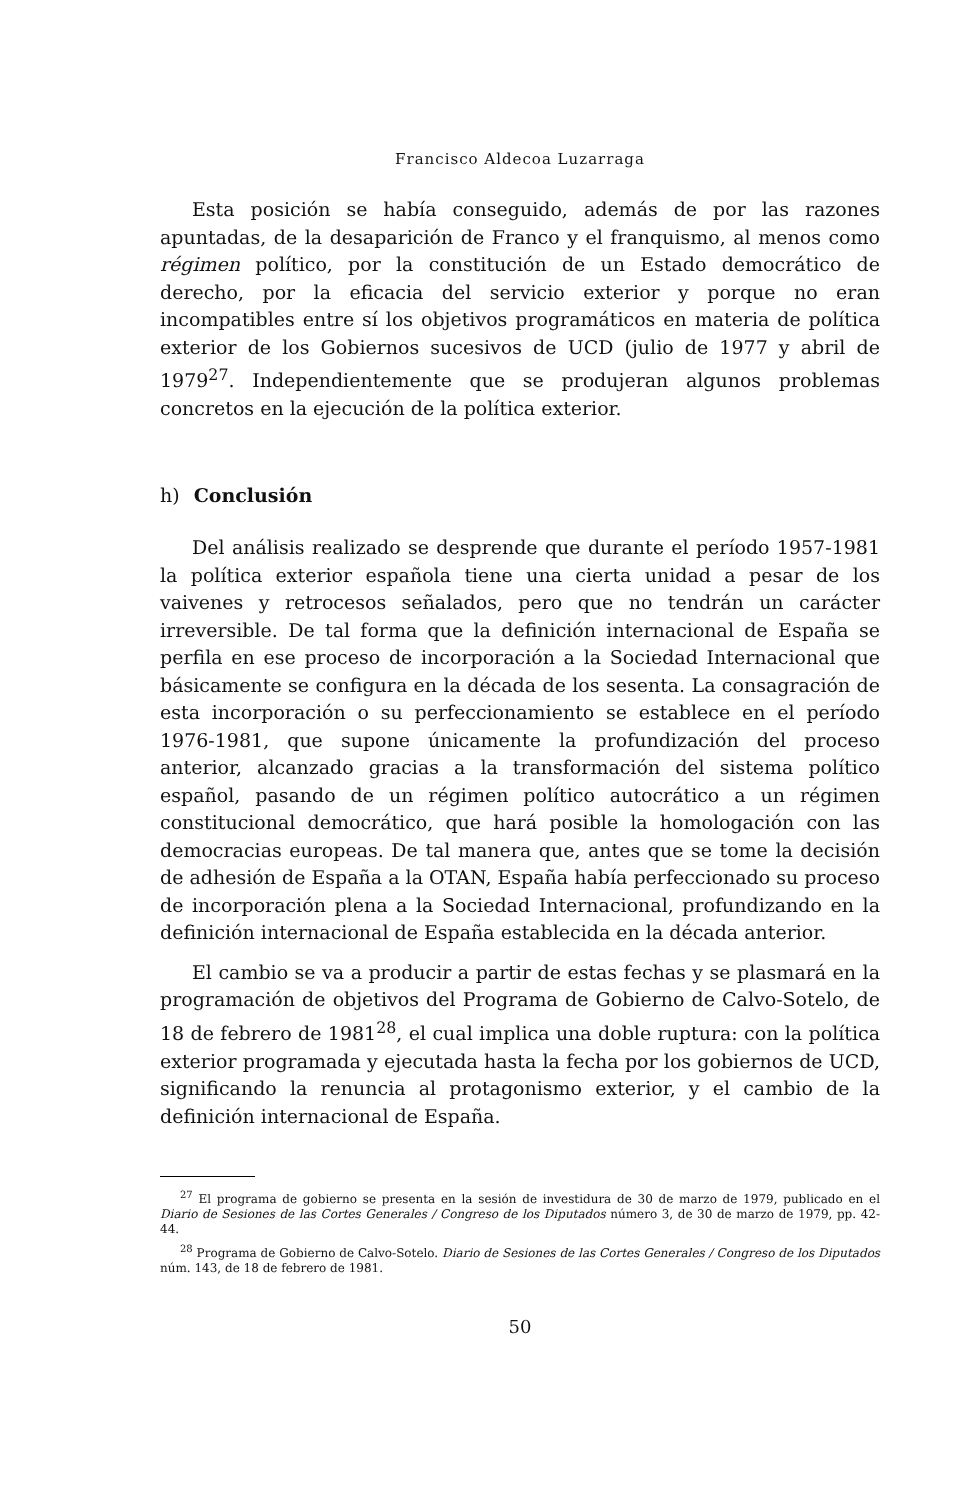Francisco Aldecoa Luzarraga
Esta posición se había conseguido, además de por las razones apuntadas, de la desaparición de Franco y el franquismo, al menos como régimen político, por la constitución de un Estado democrático de derecho, por la eficacia del servicio exterior y porque no eran incompatibles entre sí los objetivos programáticos en materia de política exterior de los Gobiernos sucesivos de UCD (julio de 1977 y abril de 1979<sup>27</sup>. Independientemente que se produjeran algunos problemas concretos en la ejecución de la política exterior.
h) Conclusión
Del análisis realizado se desprende que durante el período 1957-1981 la política exterior española tiene una cierta unidad a pesar de los vaivenes y retrocesos señalados, pero que no tendrán un carácter irreversible. De tal forma que la definición internacional de España se perfila en ese proceso de incorporación a la Sociedad Internacional que básicamente se configura en la década de los sesenta. La consagración de esta incorporación o su perfeccionamiento se establece en el período 1976-1981, que supone únicamente la profundización del proceso anterior, alcanzado gracias a la transformación del sistema político español, pasando de un régimen político autocrático a un régimen constitucional democrático, que hará posible la homologación con las democracias europeas. De tal manera que, antes que se tome la decisión de adhesión de España a la OTAN, España había perfeccionado su proceso de incorporación plena a la Sociedad Internacional, profundizando en la definición internacional de España establecida en la década anterior.
El cambio se va a producir a partir de estas fechas y se plasmará en la programación de objetivos del Programa de Gobierno de Calvo-Sotelo, de 18 de febrero de 1981<sup>28</sup>, el cual implica una doble ruptura: con la política exterior programada y ejecutada hasta la fecha por los gobiernos de UCD, significando la renuncia al protagonismo exterior, y el cambio de la definición internacional de España.
<sup>27</sup> El programa de gobierno se presenta en la sesión de investidura de 30 de marzo de 1979, publicado en el Diario de Sesiones de las Cortes Generales / Congreso de los Diputados número 3, de 30 de marzo de 1979, pp. 42-44.
<sup>28</sup> Programa de Gobierno de Calvo-Sotelo. Diario de Sesiones de las Cortes Generales / Congreso de los Diputados núm. 143, de 18 de febrero de 1981.
50